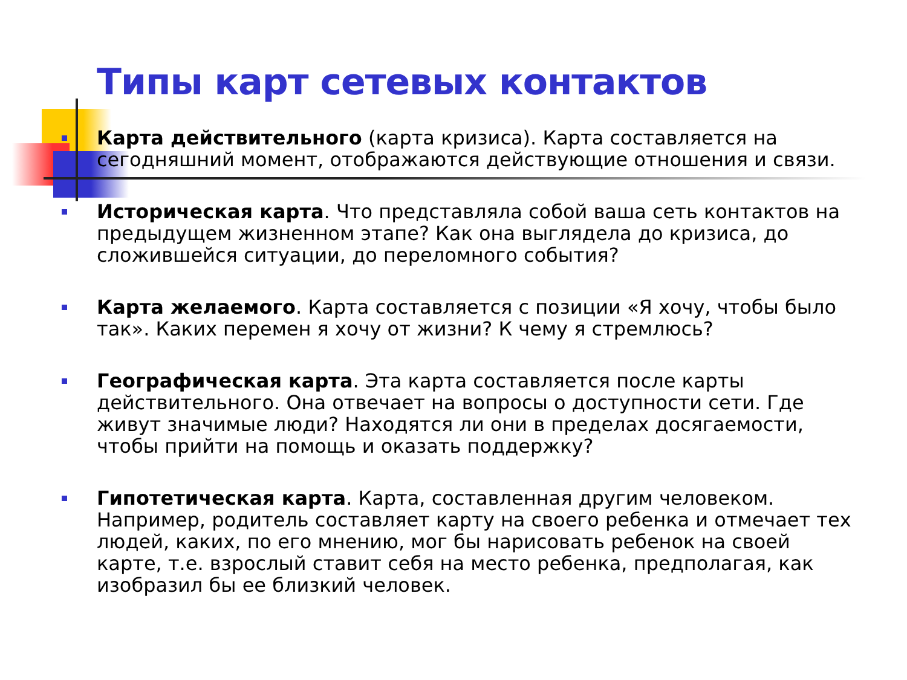Типы карт сетевых контактов
Карта действительного (карта кризиса). Карта составляется на сегодняшний момент, отображаются действующие отношения и связи.
Историческая карта. Что представляла собой ваша сеть контактов на предыдущем жизненном этапе? Как она выглядела до кризиса, до сложившейся ситуации, до переломного события?
Карта желаемого. Карта составляется с позиции «Я хочу, чтобы было так». Каких перемен я хочу от жизни? К чему я стремлюсь?
Географическая карта. Эта карта составляется после карты действительного. Она отвечает на вопросы о доступности сети. Где живут значимые люди? Находятся ли они в пределах досягаемости, чтобы прийти на помощь и оказать поддержку?
Гипотетическая карта. Карта, составленная другим человеком. Например, родитель составляет карту на своего ребенка и отмечает тех людей, каких, по его мнению, мог бы нарисовать ребенок на своей карте, т.е. взрослый ставит себя на место ребенка, предполагая, как изобразил бы ее близкий человек.